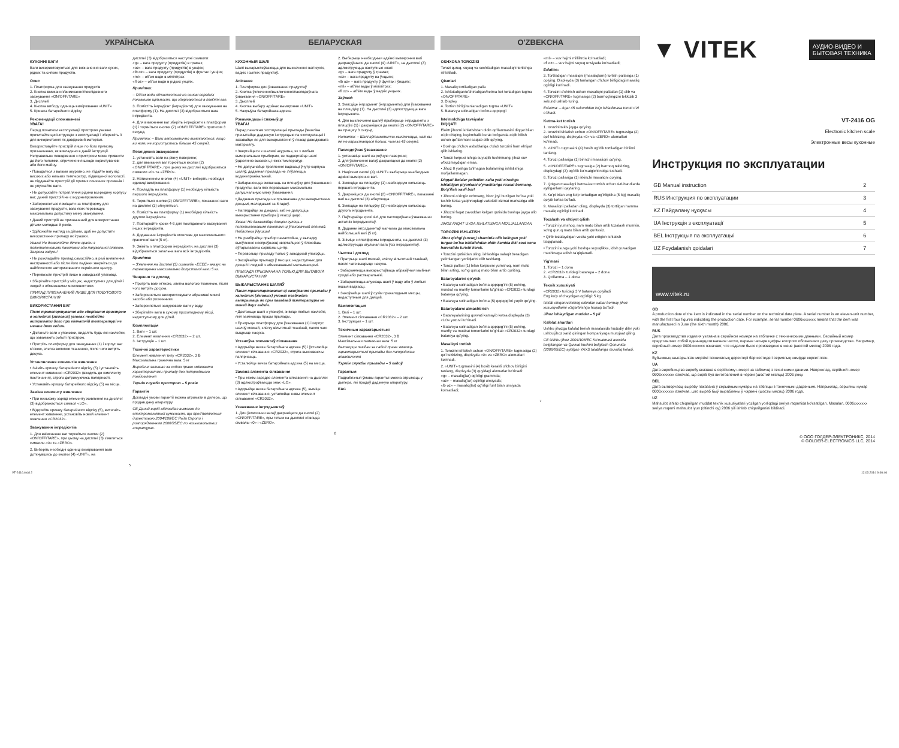УКРАЇНСЬКА
КУХОННІ ВАГИ
Ваги використовуються для визначення ваги сухих, рідких та сипких продуктів.
Опис
1. Платформа для зважування продуктів
2. Кнопка вмикання/вимикання/послідовного зважування «ON/OFF/TARE»
3. Дисплей
4. Кнопка вибору одиниць вимірювання «UNIT»
5. Кришка батарейного відсіку
Рекомендації споживачеві
УВАГА!
Перед початком експлуатації пристрою уважно прочитайте цю інструкцію з експлуатації і збережіть її для використання як довідковий матеріал.
Використовуйте пристрій лише по його прямому призначенню, як викладено в даній інструкції. Неправильне поводження з пристроєм може привести до його поломки, спричинення шкоди користувачеві або його майну.
• Поводьтеся з вагами акуратно, не з'їдайте вагу від високих або низьких температур, підвищеної вологості, не піддавайте пристрій дії прямих сонячних променів і не упускайте ваги.
• Не допускайте потрапляння рідини всередину корпусу ваг; даний пристрій не є водонепроникним.
• Забороняється поміщати на платформу для зважування продукти, вага яких перевищує максимально допустиму межу зважування.
• Даний пристрій не призначений для використання дітьми молодше 8 років.
• Здійснюйте нагляд за дітьми, щоб не допустити використання приладу як іграшки.
Увага! Не дозволяйте дітям грати з поліетиленовими пакетами або пакувальної плівкою. Загроза задухи!
• Не розкладайте прилад самостійно, в разі виявлення несправності або після його падіння зверніться до найближчого авторизованого сервісного центру.
• Перевозьте пристрій лише в заводській упаковці.
• Зберігайте пристрій у місцях, недоступних для дітей і людей з обмеженими можливостями.
ПРИЛАД ПРИЗНАЧЕНИЙ ЛИШЕ ДЛЯ ПОБУТОВОГО ВИКОРИСТАННЯ
ВИКОРИСТАННЯ ВАГ
Після транспортування або зберігання пристрою в холодних (зимових) умовах необхідно витримати його при кімнатній температурі не менше двох годин.
• Дістаньте ваги з упаковки, видаліть будь-які наклейки, що заважають роботі пристрою.
• Протріть платформу для зважування (1) і корпус ваг м'якою, злегка вологою тканиною, після чого витріть досуха.
Установлення елементів живлення
• Зніміть кришку батарейного відсіку (5) і установіть елемент живлення «CR2032» (входить до комплекту постачання), строго дотримуючись полярності.
• Установіть кришку батарейного відсіку (5) на місце.
Заміна елементу живлення
• При низькому заряді елементу живлення на дисплеї (3) відображається символ «LO».
• Відкрийте кришку батарейного відсіку (5), витягніть елемент живлення, установіть новий елемент живлення «CR2032».
Зважування інгредієнтів
1. Для ввімкнення ваг торкніться кнопки (2) «ON/OFF/TARE», при цьому на дисплеї (3) з'являться символи «0» та «ZERO».
2. Виберіть необхідні одиниці вимірювання ваги доткнувшись до кнопки (4) «UNIT», на
дисплеї (3) відобразиться наступні символи:
«g» – вага продукту (продуктів) в грамах;
«oz» – вага продукту (продуктів) в унціях;
«lb oz» – вага продукту (продуктів) в фунтах і унціях;
«ml» – об'єм води в мілілітрах
«fl oz» – об'єм води в рідких унціях.
Примітки:
– Об'єм води обчислюється на основі середніх показників щільності, що зберігаються в пам'яті ваг.
3. Помістіть інгредієнт (інгредієнти) для зважування на платформу (1). На дисплеї (3) відобразиться вага інгредієнта.
4. Для вимкнення ваг зберіть інгредієнти з платформи (1) і торкніться кнопки (2) «ON/OFF/TARE» протягом 3 секунд.
Примітка: – Ваги автоматично вимикаються, якщо ви ними не користуєтесь більше 45 секунд.
Послідовне зважування
1. установіть ваги на рівну поверхню;
2. для вмикання ваг торкніться кнопки (2) «ON/OFF/TARE», при цьому на дисплеї відобразяться символи «0» та «ZERO».
3. Натисненням кнопки (4) «UNIT» виберіть необхідні одиниці вимірювання.
4. Покладіть на платформу (1) необхідну кількість першого інгредієнта.
5. Торкніться кнопки(2) ON/OFF/TARE», показання ваги на дисплеї (3) обнуляться.
6. Помістіть на платформу (1) необхідну кількість другого інгредієнта.
7. Повторюйте кроки 4-6 для послідовного зважування інших інгредієнтів.
8. Додавання інгредієнтів можливе до максимального граничної ваги (5 кг).
9. Зніміть з платформи інгредієнти, на дисплеї (3) відобразиться загальна вага всіх інгредієнтів.
Примітки
– З'явлення на дисплеї (3) символів «EEEE» вказує на перевищення максимально допустимої ваги 5 кг.
Чищення та догляд
• Протріть ваги м'якою, злегка вологою тканиною, після чого витріть досуха.
• Забороняється використовувати абразивні миючі засоби або розчинники.
• Забороняється занурювати ваги у воду.
• Зберігайте ваги в сухому прохолодному місці, недоступному для дітей.
Комплектація
1. Ваги – 1 шт.
2. Елемент живлення «CR2032» – 2 шт.
3. Інструкція – 1 шт.
Технічні характеристики
Елемент живлення типу «CR2032», 3 В
Максимальна гранична вага: 5 кг
Виробник залишає за собою право змінювати характеристики приладу без попереднього повідомлення
Термін служби пристрою – 5 років
Гарантія
Докладні умови гарантії можна отримати в дилера, що продав дану апаратуру.
CE Даний виріб відповідає вимогам до електромагнітної сумісності, що пред'являються директивою 2004/108/EC Ради Європи і розпорядженням 2006/95/EC по низьковольтних апаратурах.
5
БЕЛАРУСКАЯ
КУХОННЫЯ ШАЛІ
Шалі выкарыстоўваюцца для вызначэння вагі сухіх, вадкіх і сыпкіх прадуктаў.
Апісанне
1. Платформа для ўзважвання прадуктаў
2. Кнопка ўключэння/выключэння/паслядоўнага ўзважвання «ON/OFF/TARE»
3. Дысплей
4. Кнопка выбару адзінак вымярэння «UNIT»
5. Накрыўка батарэйнага адсека
Рэкамендацыі спажыўцу
ЎВАГА!
Перад пачаткам эксплуатацыі прылады ўважліва прачытайце дадзеную інструкцыю па эксплуатацыі і захавайце яе для выкарыстання ў якасці даведкавага матэрыялу.
• Звяртайцеся з шалямі акуратна, як з любым вымяральным прыборам, не падвяргайце шалі ўздзеянню высокіх ці нізкіх тэмператур.
• Не дапушчайце траплення вадкасці ўнутр корпуса шаляў, дадзеная прылада не з'яўляецца воданепранікальнай.
• Забараняецца змяшчаць на пляцоўку для ўзважвання прадукты, вага якіх перавышае максімальна дапушчальную мяжу ўзважвання.
• Дадзеная прылада не прызначана для выкарыстання дзецьмі, малодшымі за 8 гадоў.
• Наглядайце за дзецьмі, каб не дапусціць выкарыстання прыбора ў якасці цацкі.
Увага! Не дазваляйце дзецям гуляць з поліэтыленавымі пакетамі ці ўпаковачнай плёнкай. Небяспека ўдушша!
• Не разбірайце прыбор самастойна, у выпадку выяўлення няспраўнасці звяртайцеся ў бліжэйшы аўтарызаваны сэрвісны цэнтр.
• Перавозьце прыладу толькі ў заводскай упакоўцы.
• Захоўвайце прыладу ў месцах, недаступных для дзяцей і людзей з абмежаванымі магчымасцямі.
ПРЫЛАДА ПРЫЗНАЧАНА ТОЛЬКІ ДЛЯ БЫТАВОГА ВЫКАРЫСТАННЯ
ВЫКАРЫСТАННЕ ШАЛЯЎ
Пасля транспартавання ці захоўвання прылады ў халодных (зімовых) умовах неабходна вытрымаць яе пры пакаёвай тэмпературы не меней двух гадзін.
• Дастаньце шалі з упакоўкі, зніміце любыя наклейкі, якія замінаюць працы прылады.
• Пратрыце платформу для ўзважвання (1) і корпус шаляў мяккай, злёгку вільготнай тканінай, пасля чаго выцрыце насуха.
Устаноўка элементаў сілкавання
• Адкрыйце вечка батарэйнага адсека (5) і ўсталюйце элемент сілкавання «CR2032», строга выконваючы палярнасць.
• Усталюйце вечка батарэйнага адсека (5) на месца.
Замена элемента сілкавання
• Пры нізкім зарадзе элемента сілкавання на дысплеі (3) адлюстроўваецца знак «LO».
• Адкрыйце вечка батарэйнага адсека (5), выміце элемент сілкавання, усталюйце новы элемент сілкавання «CR2032».
Узважванне інгрэдыентаў
1. Для ўключэння вагаў дакраніцеся да кнопкі (2) «ON/OFF/TARE», пры гэтым на дысплеі з'явяцца сімвалы «0» і «ZERO».
2. Выберыце неабходныя адзінкі вымярэння вагі дакрануўшыся да кнопкі (4) «UNIT», на дысплеі (3) адлюструюцца наступныя знакі:
«g» – вага прадукту ў грамах;
«oz» – вага прадукту ва ўнцыях;
«lb oz» – вага прадукту ў фунтах і ўнцыях;
«ml» – аб'ём вады ў мілілітрах;
«fl oz» – аб'ём вады ў вадкіх унцыях.
Заўвагі:
3. Змясціце інгрэдыент (інгрэдыенты) для ўзважвання на пляцоўку (1). На дысплеі (3) адлюструецца вага інгрэдыента.
4. Для выключэння шаляў прыбярыце інгрэдыенты з пляцоўкі (1) і дакраніцеся да кнопкі (2) «ON/OFF/TARE» на працягу 3 секунд.
Нататка: – Шалі аўтаматычна выключацца, калі вы імі не карыстаецеся больш, чым за 45 секунд.
Паслядоўнае ўзважванне
1. устанавіце шалі на роўную паверхню;
2. для ўключэння вагаў дакраніцеся да кнопкі (2) «ON/OFF/TARE».
3. Націскам кнопкі (4) «UNIT» выберыце неабходныя адзінкі вымярэння вагі.
4. Змясціце на пляцоўку (1) неабходную колькасць першага інгрэдыента.
5. Дакраніцеся да кнопкі (2) «ON/OFF/TARE», паказанні вагі на дысплеі (3) абнуляцца.
6. Змясціце на пляцоўку (1) неабходную колькасць другога інгрэдыента.
7. Паўтарайце крокі 4-6 для паслядоўнага ўзважвання астатніх інгрэдыентаў.
8. Даданне інгрэдыентаў магчыма да максімальна найбольшай вагі (5 кг).
9. Зніміце з платформы інгрэдыенты, на дысплеі (3) адлюструецца агульная вага ўсіх інгрэдыентаў.
Чыстка і догляд
• Пратрыце шалі мяккай, злёгку вільготнай тканінай, пасля чаго выцрыце насуха.
• Забараняецца выкарыстоўваць абразіўныя мыйныя сродкі або растваральнікі.
• Забараняецца апускаць шалі ў ваду або ў любыя іншыя вадкасці.
• Захоўвайце шалі ў сухім прахалодным месцы, недаступным для дзяцей.
Камплектацыя
1. Вагі – 1 шт.
2. Элемент сілкавання «CR2032» – 2 шт.
3. Інструкцыя – 1 шт.
Тэхнічныя характарыстыкі
Элемент сілкавання «CR2032», 3 В
Максімальная памежная вага: 5 кг
Вытворца пакідае за сабой права змяняць характарыстыкі прылады без папярэдняга апавяшчэння
Тэрмін службы прылады – 5 гадоў
Гарантыя
Падрабязныя ўмовы гарантыі можна атрымаць у дылера, які прадаў дадзеную апаратуру.
EAC
6
O'ZBEKCHA
OSHXONA TOROZISI
Torozi quruq, suyuq va sochiladigan masaliqni tortishga ishlatiladi.
Qismlari
1. Masaliq tortiladigan palla
2. Ishlatadigan/o'chiradigan/ketma-ket tortadigan tugma «ON/OFF/TARE»
3. Displey
4. Tortish birligi tanlanadigan tugma «UNIT»
5. Batareya solinadigan bo'lma qopqog'i
Iste'molchiga tavsiyalar
DIQQAT!
Elektr jihozni ishlatishdan oldin qo'llanmasini diqqat bilan o'qib chiqing, keyinchalik kerak bo'lganda o'qib bilish uchun qo'llanmani saqlab olib qo'ying.
• Boshqa o'lchov asboblariga o'xlab torozini ham ehtiyot qilib ishlating.
• Torozi korpusi ichiga suyuqlik tushirmang, jihoz suv o'tkazmaydigan emas.
• Jihoz 8 yoshga to'lmagan bolalarning ishlatishiga mo'ljallanmagan.
Diqqat! Bolalar polietilen xalta yoki o'rashga ishlatilgan plyonkani o'ynashlariga ruxsat bermang. Bo'g'ilish xavfi bor!
• Jihozni o'zingiz ochmang, biror joyi buzilgan bo'lsa yoki tushib ketsa yaqinroqdagi vakolatli xizmat markaziga olib boring.
• Jihozni faqat zavoddan kelgan qutisida boshqa joyga olib boring.
JIHOZ FAQAT UYDA ISHLATISHGA MO'LJALLANGAN
TOROZINI ISHLATISH
Jihoz qishgi (sovuq) sharoitda olib kelingan yoki turgan bo'lsa ishlatishdan oldin kamida ikki soat xona haroratida turishi kerak.
• Torozini qutisidan oling, ishlashiga xalaqit beradigan yelimlangan yorliqlarini olib tashlang.
• Torozi pallasi (1) bilan korpusini yumshoq, nam mato bilan arting, so'ng quruq mato bilan artib quriting.
Batareyalarini qo'yish
• Batareya solinadigan bo'lma qopqog'ini (5) oching, musbat va manfiy tomonlarini to'g'rilab «CR2032» turdagi batareya qo'ying.
• Batareya solinadigan bo'lma (5) qopqog'ini yopib qo'ying.
Batareyalarni almashtirish
• Batareyalarining quvvati kamayib ketsa displeyda (3) «LO» yozuvi ko'rinadi.
• Batareya solinadigan bo'lma qopqog'ini (5) oching, manfiy va musbat tomonlarini to'g'rilab «CR2032» turdagi batareya qo'ying.
Masaliqni tortish
1. Torozini ishlatish uchun «ON/OFF/TARE» tugmasiga (2) qo'l tekkizing, displeyda «0» va «ZERO» alomatlari ko'rinadi.
2. «UNIT» tugmasini (4) bosib kerakli o'lchov birligini tanlang, displeyda (3) quyidagi alomatlar ko'rinadi:
«g» – masaliq(lar) og'irligi grammda;
«oz» – masaliq(lar) og'irligi unsiyada;
«lb oz» – masaliq(lar) og'irligi funt bilan unsiyada ko'rsatiladi;
«ml» – suv hajmi millilitrda ko'rsatiladi;
«fl oz» – suv hajmi suyuq unsiyada ko'rsatiladi;
Eslatma:
3. Tortiladigan masaliqni (masaliqlarni) tortish pallasiga (1) qo'ying. Displeyda (3) tanlangan o'lchov birligidagi masaliq og'irligi ko'rinadi.
4. Torozini o'chirish uchun masaliqni palladan (1) olib va «ON/OFF/TARE» tugmasiga (2) barmog'ingizni tekkizib 3 sekund ushlab turing.
Eslatma: – Agar 45 sekunddan ko'p ishlatilmasa torozi o'zi o'chadi.
Ketma-ket tortish
1. torozini tekis joyga qo'ying.
2. torozini ishlatish uchun «ON/OFF/TARE» tugmasiga (2) qo'l tekkizing, displeyda «0» va «ZERO» alomatlari ko'rinadi.
3. «UNIT» tugmasini (4) bosib og'irlik tortiladigan birlikni tanlang.
4. Torozi pallasiga (1) birinchi masaliqni qo'ying.
5. «ON/OFF/TARE» tugmasiga (2) barmoq tekkizing, displeydagi (3) og'irlik ko'rsatgichi nolga tushadi.
6. Torozi pallasiga (1) ikkinchi masaliqni qo'ying.
7. Qolgan masaliqni ketma-ket tortish uchun 4-6-bandlarda aytilganlarni qaytaring.
8. Ko'pi bilan eng ko'p tortadigan og'irligicha (5 kg) masaliq qo'yib tortsa bo'ladi.
9. Masaliqni palladan oling, displeyda (3) tortilgan hamma masaliq og'irligi ko'rinadi.
Tozalash va ehtiyot qilish
• Torozini yumshoq, nam mato bilan artib tozalash mumkin, so'ng quruq mato bilan artib quritasiz.
• Qirib tozalaydigan vosita yoki eritgich ishlatish ta'qiqlanadi.
• Torozini suvga yoki boshqa suyuqlikka, idish yuvadigan mashinaga solish ta'qiqlanadi.
Yig'masi
1. Torozi – 1 dona
2. «CR2032» turidagi batareya – 2 dona
3. Qo'llanma – 1 dona
Texnik xususiyati
«CR2032» turidagi 3 V batareya qo'yiladi
Eng ko'p o'lchaydigan og'irligi: 5 kg
Ishlab chiqaruvchining oldindan xabar bermay jihoz xususiyatlarini o'zgartirishga huquqi bo'ladi.
Jihoz ishlaydigan muddat – 5 yil
Kafolat shartlari
Ushbu jihozga kafolat berish masalasida hududiy diler yoki ushbu jihoz xarid qiningan kompaniyaga murojaat qiling.
CE Ushbu jihoz 2004/108/EC Ko'rsatmasi asosida belgilangan va Quvvat kuchini belgilash Qonunida (2006/95/EC) aytilgan YAXS talablariga muvofiq keladi.
7
▼ VITEK
АУДИО-ВИДЕО И
БЫТОВАЯ ТЕХНИКА
VT-2416 OG
Electronic kitchen scale
Электронные весы кухонные
Инструкция по эксплуатации
| GB Manual instruction | 2 |
| RUS Инструкция по эксплуатации | 3 |
| KZ Пайдалану нұсқасы | 4 |
| UA Інструкція з експлуатації | 5 |
| BEL Інструкцыя па эксплуатацыі | 6 |
| UZ Foydalanish qoidalari | 7 |
www.vitek.ru
GB
A production date of the item is indicated in the serial number on the technical data plate. A serial number is an eleven-unit number, with the first four figures indicating the production date. For example, serial number 0606xxxxxxx means that the item was manufactured in June (the sixth month) 2006.
RUS
Дата производства изделия указана в серийном номере на табличке с техническими данными. Серийный номер представляет собой одиннадцатизначное число, первые четыре цифры которого обозначают дату производства. Например, серийный номер 0606xxxxxxx означает, что изделие было произведено в июне (шестой месяц) 2006 года.
KZ
Бұйымның шығарылған мерзімі техникалық деректері бар кестедегі сериялық нөмірде көрсетілген.
UA
Дата виробництва виробу вказана в серійному номері на табличці з технічними даними. Наприклад, серійний номер 0606xxxxxxx означає, що виріб був виготовлений в червні (шостий місяць) 2006 року.
BEL
Дата вытворчасці вырабу паказана ў серыйным нумары на табліцы з тэхнічнымі дадзенымі. Напрыклад, серыйны нумар 0606xxxxxxx азначае, што выраб быў выраблены ў чэрвені (шосты месяц) 2006 года.
UZ
Mahsulot ishlab chiqarilgan muddat texnik xususiyatlari yozilgan yorliqdagi seriya raqamida ko'rsatilgan. Masalan, 0606xxxxxxx seriya raqami mahsulot iyun (oltinchi oy) 2006 yili ishlab chiqarilganini bildiradi.
© ООО ГОЛДЕР-ЭЛЕКТРОНИКС, 2014
© GOLDER-ELECTRONICS LLC, 2014
VT-2416.indd 2 12.03.2014 9:46:46